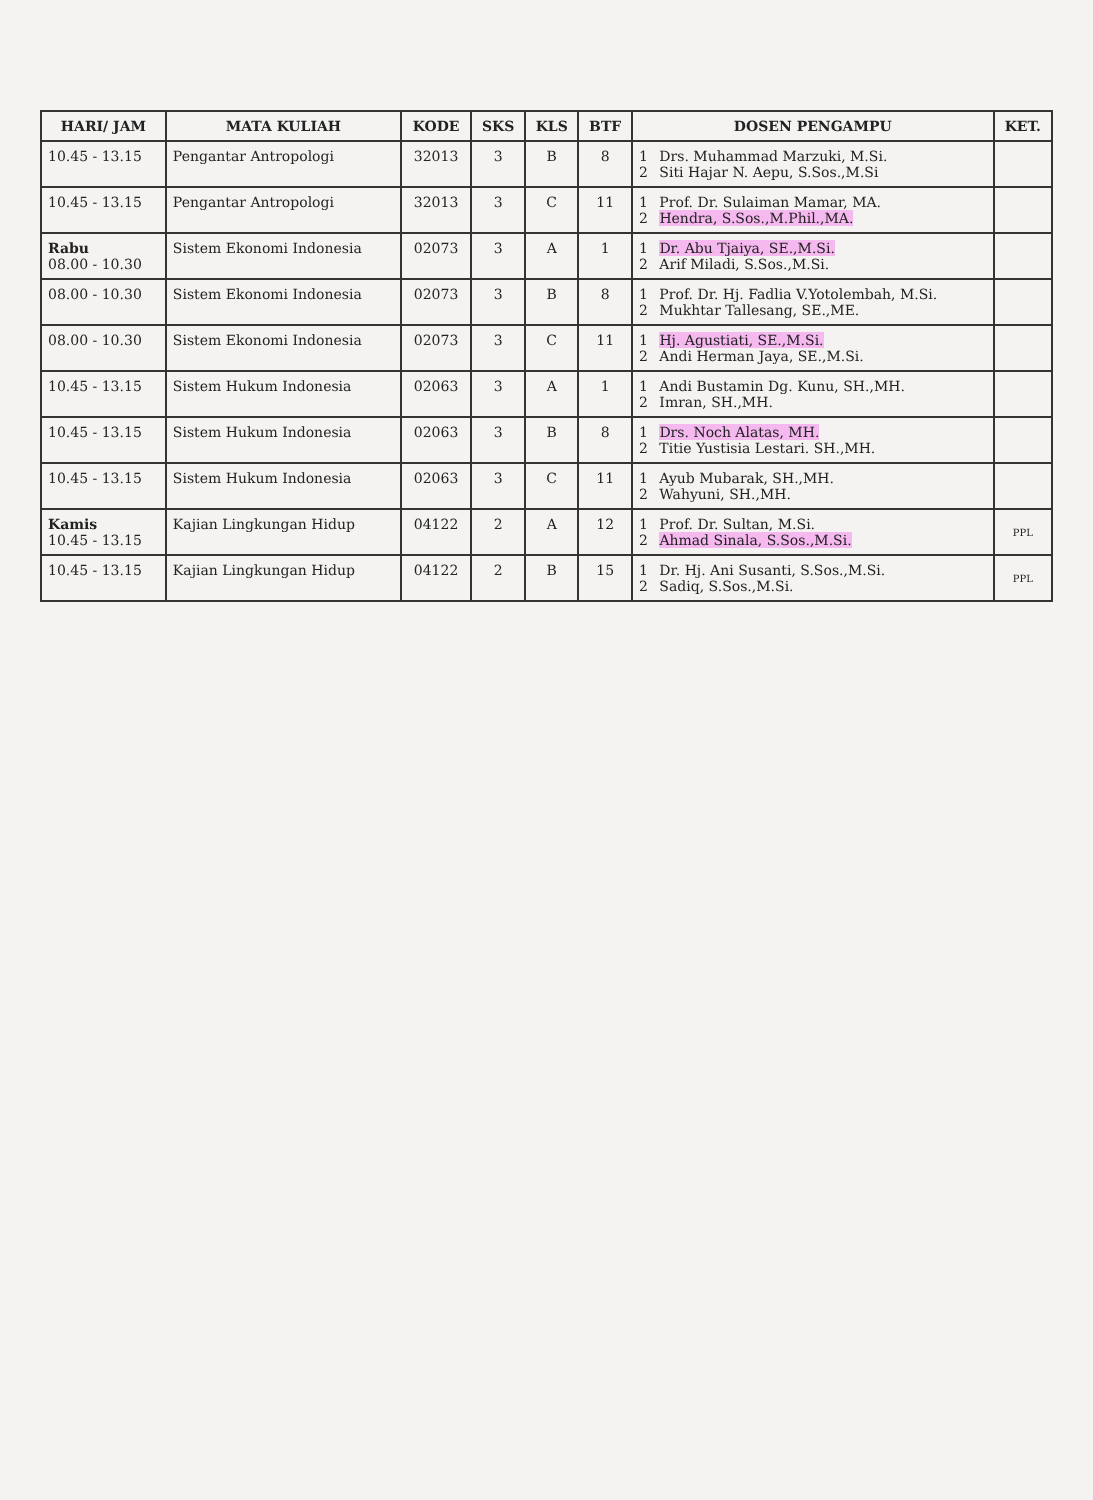| HARI/ JAM | MATA KULIAH | KODE | SKS | KLS | BTF | DOSEN PENGAMPU | KET. |
| --- | --- | --- | --- | --- | --- | --- | --- |
| 10.45 - 13.15 | Pengantar Antropologi | 32013 | 3 | B | 8 | 1 Drs. Muhammad Marzuki, M.Si. 2 Siti Hajar N. Aepu, S.Sos.,M.Si | |
| 10.45 - 13.15 | Pengantar Antropologi | 32013 | 3 | C | 11 | 1 Prof. Dr. Sulaiman Mamar, MA. 2 Hendra, S.Sos.,M.Phil.,MA. | |
| Rabu 08.00 - 10.30 | Sistem Ekonomi Indonesia | 02073 | 3 | A | 1 | 1 Dr. Abu Tjaiya, SE.,M.Si. 2 Arif Miladi, S.Sos.,M.Si. | |
| 08.00 - 10.30 | Sistem Ekonomi Indonesia | 02073 | 3 | B | 8 | 1 Prof. Dr. Hj. Fadlia V.Yotolembah, M.Si. 2 Mukhtar Tallesang, SE.,ME. | |
| 08.00 - 10.30 | Sistem Ekonomi Indonesia | 02073 | 3 | C | 11 | 1 Hj. Agustiati, SE.,M.Si. 2 Andi Herman Jaya, SE.,M.Si. | |
| 10.45 - 13.15 | Sistem Hukum Indonesia | 02063 | 3 | A | 1 | 1 Andi Bustamin Dg. Kunu, SH.,MH. 2 Imran, SH.,MH. | |
| 10.45 - 13.15 | Sistem Hukum Indonesia | 02063 | 3 | B | 8 | 1 Drs. Noch Alatas, MH. 2 Titie Yustisia Lestari. SH.,MH. | |
| 10.45 - 13.15 | Sistem Hukum Indonesia | 02063 | 3 | C | 11 | 1 Ayub Mubarak, SH.,MH. 2 Wahyuni, SH.,MH. | |
| Kamis 10.45 - 13.15 | Kajian Lingkungan Hidup | 04122 | 2 | A | 12 | 1 Prof. Dr. Sultan, M.Si. 2 Ahmad Sinala, S.Sos.,M.Si. | PPL |
| 10.45 - 13.15 | Kajian Lingkungan Hidup | 04122 | 2 | B | 15 | 1 Dr. Hj. Ani Susanti, S.Sos.,M.Si. 2 Sadiq, S.Sos.,M.Si. | PPL |